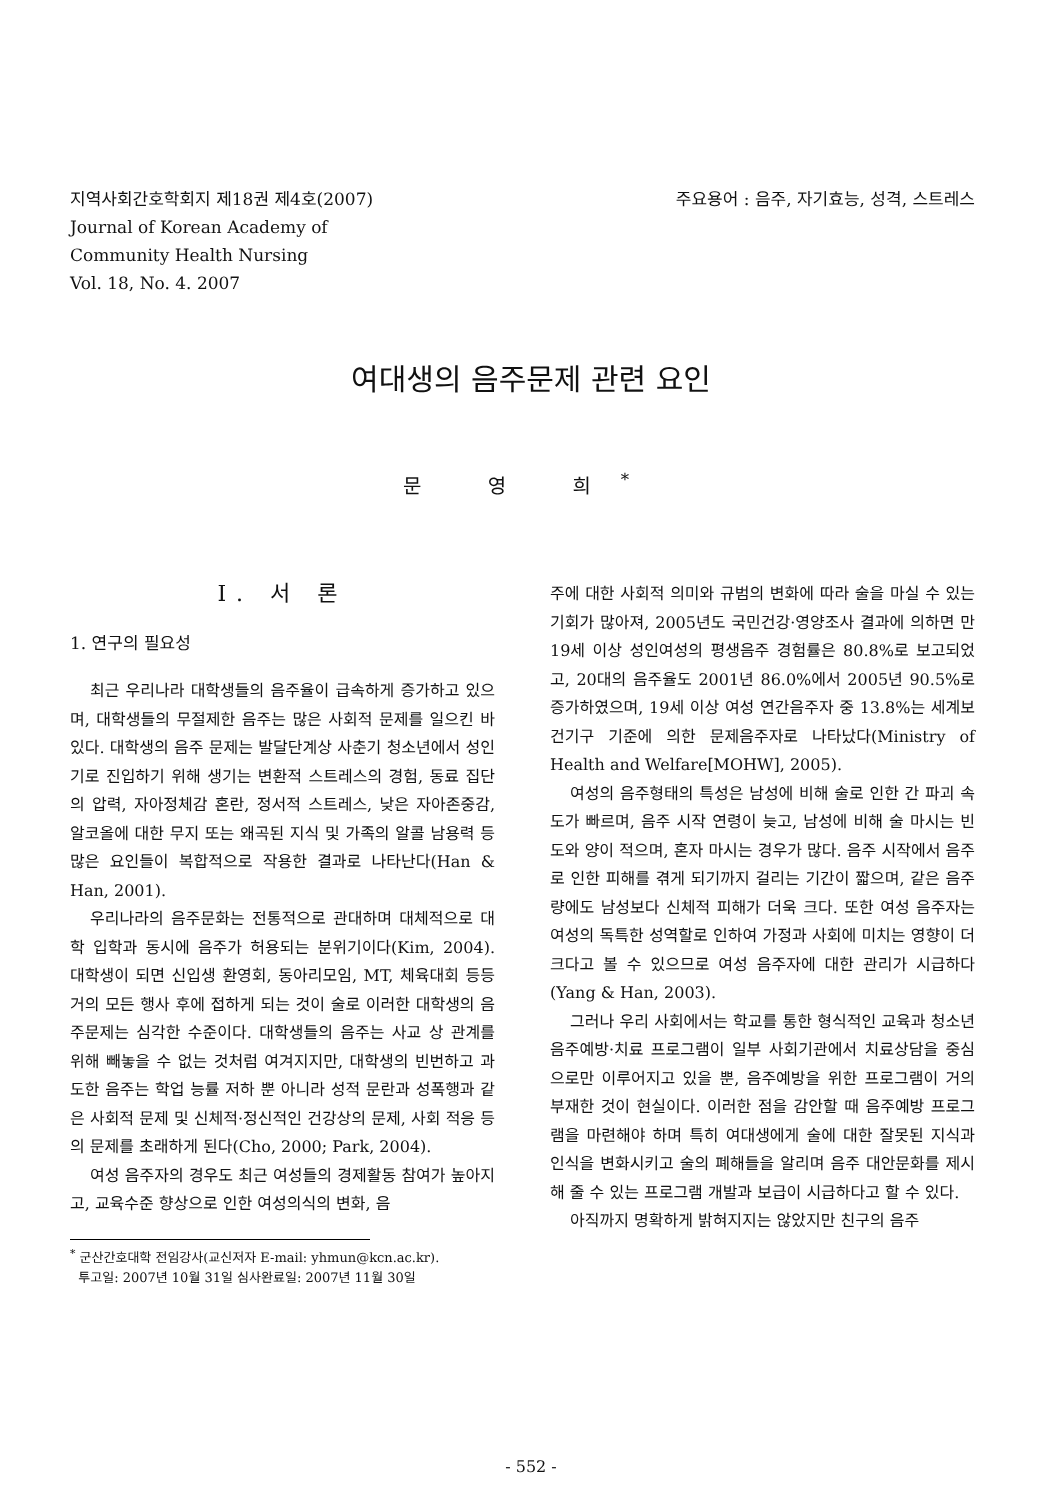지역사회간호학회지 제18권 제4호(2007)
Journal of Korean Academy of
Community Health Nursing
Vol. 18, No. 4. 2007
주요용어 : 음주, 자기효능, 성격, 스트레스
여대생의 음주문제 관련 요인
문 영 희<sup>*</sup>
I. 서 론
1. 연구의 필요성
최근 우리나라 대학생들의 음주율이 급속하게 증가하고 있으며, 대학생들의 무절제한 음주는 많은 사회적 문제를 일으킨 바 있다. 대학생의 음주 문제는 발달단계상 사춘기 청소년에서 성인기로 진입하기 위해 생기는 변환적 스트레스의 경험, 동료 집단의 압력, 자아정체감 혼란, 정서적 스트레스, 낮은 자아존중감, 알코올에 대한 무지 또는 왜곡된 지식 및 가족의 알콜 남용력 등 많은 요인들이 복합적으로 작용한 결과로 나타난다(Han & Han, 2001).
우리나라의 음주문화는 전통적으로 관대하며 대체적으로 대학 입학과 동시에 음주가 허용되는 분위기이다(Kim, 2004). 대학생이 되면 신입생 환영회, 동아리모임, MT, 체육대회 등등 거의 모든 행사 후에 접하게 되는 것이 술로 이러한 대학생의 음주문제는 심각한 수준이다. 대학생들의 음주는 사교 상 관계를 위해 빼놓을 수 없는 것처럼 여겨지지만, 대학생의 빈번하고 과도한 음주는 학업 능률 저하 뿐 아니라 성적 문란과 성폭행과 같은 사회적 문제 및 신체적·정신적인 건강상의 문제, 사회 적응 등의 문제를 초래하게 된다(Cho, 2000; Park, 2004).
여성 음주자의 경우도 최근 여성들의 경제활동 참여가 높아지고, 교육수준 향상으로 인한 여성의식의 변화, 음
<sup>*</sup> 군산간호대학 전임강사(교신저자 E-mail: yhmun@kcn.ac.kr).
투고일: 2007년 10월 31일 심사완료일: 2007년 11월 30일
주에 대한 사회적 의미와 규범의 변화에 따라 술을 마실 수 있는 기회가 많아져, 2005년도 국민건강·영양조사 결과에 의하면 만 19세 이상 성인여성의 평생음주 경험률은 80.8%로 보고되었고, 20대의 음주율도 2001년 86.0%에서 2005년 90.5%로 증가하였으며, 19세 이상 여성 연간음주자 중 13.8%는 세계보건기구 기준에 의한 문제음주자로 나타났다(Ministry of Health and Welfare[MOHW], 2005).
여성의 음주형태의 특성은 남성에 비해 술로 인한 간 파괴 속도가 빠르며, 음주 시작 연령이 늦고, 남성에 비해 술 마시는 빈도와 양이 적으며, 혼자 마시는 경우가 많다. 음주 시작에서 음주로 인한 피해를 겪게 되기까지 걸리는 기간이 짧으며, 같은 음주량에도 남성보다 신체적 피해가 더욱 크다. 또한 여성 음주자는 여성의 독특한 성역할로 인하여 가정과 사회에 미치는 영향이 더 크다고 볼 수 있으므로 여성 음주자에 대한 관리가 시급하다(Yang & Han, 2003).
그러나 우리 사회에서는 학교를 통한 형식적인 교육과 청소년 음주예방·치료 프로그램이 일부 사회기관에서 치료상담을 중심으로만 이루어지고 있을 뿐, 음주예방을 위한 프로그램이 거의 부재한 것이 현실이다. 이러한 점을 감안할 때 음주예방 프로그램을 마련해야 하며 특히 여대생에게 술에 대한 잘못된 지식과 인식을 변화시키고 술의 폐해들을 알리며 음주 대안문화를 제시해 줄 수 있는 프로그램 개발과 보급이 시급하다고 할 수 있다.
아직까지 명확하게 밝혀지지는 않았지만 친구의 음주
- 552 -